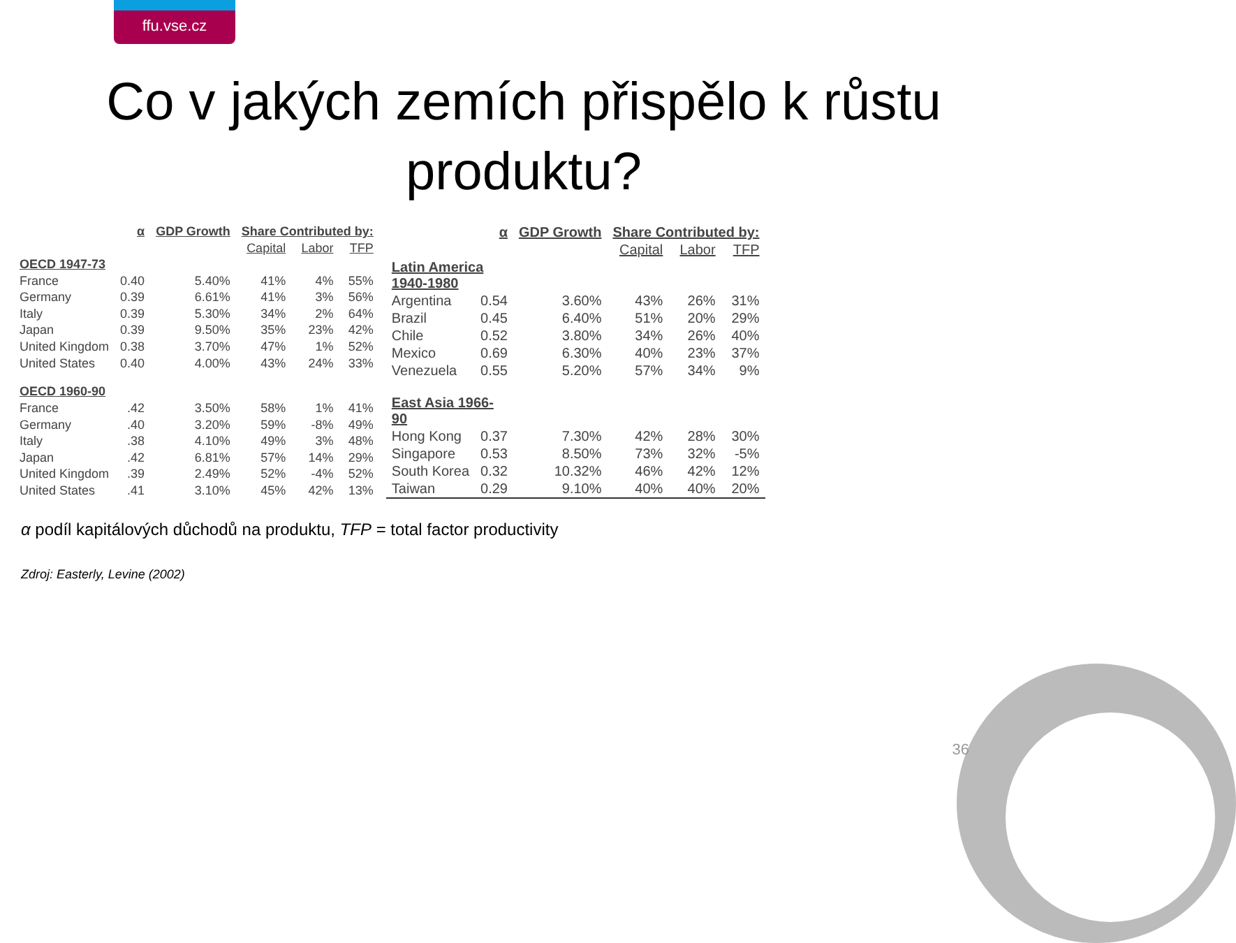ffu.vse.cz
Co v jakých zemích přispělo k růstu
produktu?
| | α | GDP Growth | Share Contributed by: | | |
| --- | --- | --- | --- | --- | --- |
| | | | Capital | Labor | TFP |
| OECD 1947-73 | | | | | |
| France | 0.40 | 5.40% | 41% | 4% | 55% |
| Germany | 0.39 | 6.61% | 41% | 3% | 56% |
| Italy | 0.39 | 5.30% | 34% | 2% | 64% |
| Japan | 0.39 | 9.50% | 35% | 23% | 42% |
| United Kingdom | 0.38 | 3.70% | 47% | 1% | 52% |
| United States | 0.40 | 4.00% | 43% | 24% | 33% |
| OECD 1960-90 | | | | | |
| France | .42 | 3.50% | 58% | 1% | 41% |
| Germany | .40 | 3.20% | 59% | -8% | 49% |
| Italy | .38 | 4.10% | 49% | 3% | 48% |
| Japan | .42 | 6.81% | 57% | 14% | 29% |
| United Kingdom | .39 | 2.49% | 52% | -4% | 52% |
| United States | .41 | 3.10% | 45% | 42% | 13% |
| | α | GDP Growth | Share Contributed by: | | |
| --- | --- | --- | --- | --- | --- |
| | | | Capital | Labor | TFP |
| Latin America 1940-1980 | | | | | |
| Argentina | 0.54 | 3.60% | 43% | 26% | 31% |
| Brazil | 0.45 | 6.40% | 51% | 20% | 29% |
| Chile | 0.52 | 3.80% | 34% | 26% | 40% |
| Mexico | 0.69 | 6.30% | 40% | 23% | 37% |
| Venezuela | 0.55 | 5.20% | 57% | 34% | 9% |
| East Asia 1966- 90 | | | | | |
| Hong Kong | 0.37 | 7.30% | 42% | 28% | 30% |
| Singapore | 0.53 | 8.50% | 73% | 32% | -5% |
| South Korea | 0.32 | 10.32% | 46% | 42% | 12% |
| Taiwan | 0.29 | 9.10% | 40% | 40% | 20% |
α podíl kapitálových důchodů na produktu, TFP = total factor productivity
Zdroj: Easterly, Levine (2002)
36